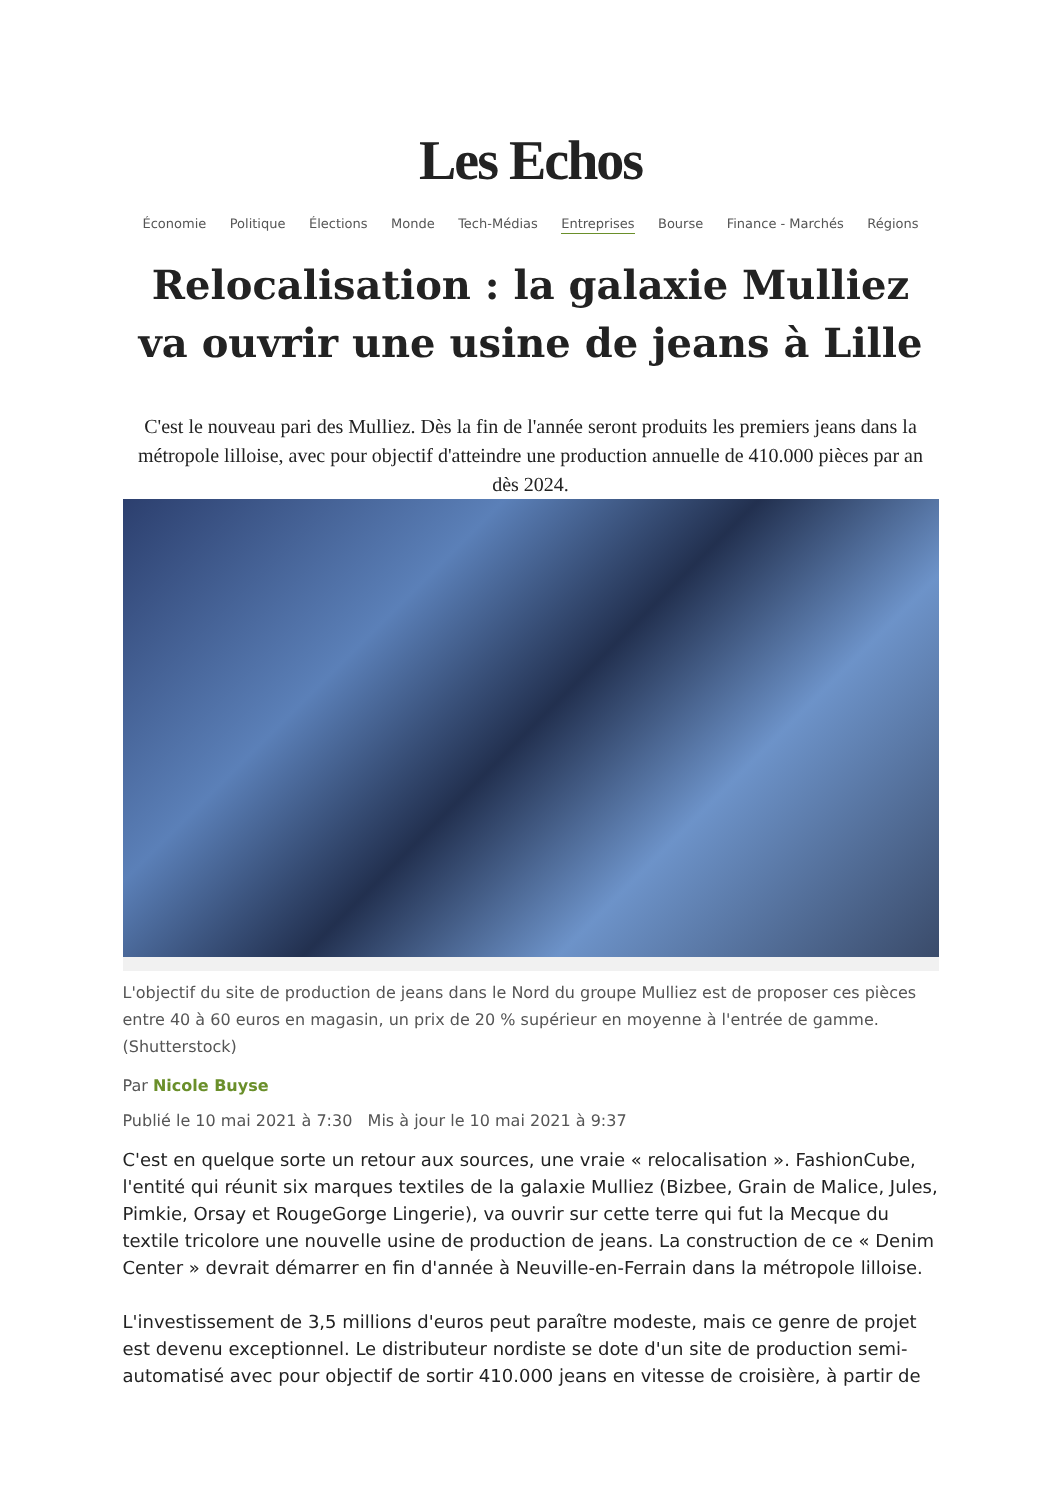Les Echos
Économie Politique Élections Monde Tech-Médias Entreprises Bourse Finance - Marchés Régions
Relocalisation : la galaxie Mulliez va ouvrir une usine de jeans à Lille
C'est le nouveau pari des Mulliez. Dès la fin de l'année seront produits les premiers jeans dans la métropole lilloise, avec pour objectif d'atteindre une production annuelle de 410.000 pièces par an dès 2024.
L'objectif du site de production de jeans dans le Nord du groupe Mulliez est de proposer ces pièces entre 40 à 60 euros en magasin, un prix de 20 % supérieur en moyenne à l'entrée de gamme. (Shutterstock)
Par Nicole Buyse
Publié le 10 mai 2021 à 7:30 Mis à jour le 10 mai 2021 à 9:37
C'est en quelque sorte un retour aux sources, une vraie « relocalisation ». FashionCube, l'entité qui réunit six marques textiles de la galaxie Mulliez (Bizbee, Grain de Malice, Jules, Pimkie, Orsay et RougeGorge Lingerie), va ouvrir sur cette terre qui fut la Mecque du textile tricolore une nouvelle usine de production de jeans. La construction de ce « Denim Center » devrait démarrer en fin d'année à Neuville-en-Ferrain dans la métropole lilloise.
L'investissement de 3,5 millions d'euros peut paraître modeste, mais ce genre de projet est devenu exceptionnel. Le distributeur nordiste se dote d'un site de production semi-automatisé avec pour objectif de sortir 410.000 jeans en vitesse de croisière, à partir de